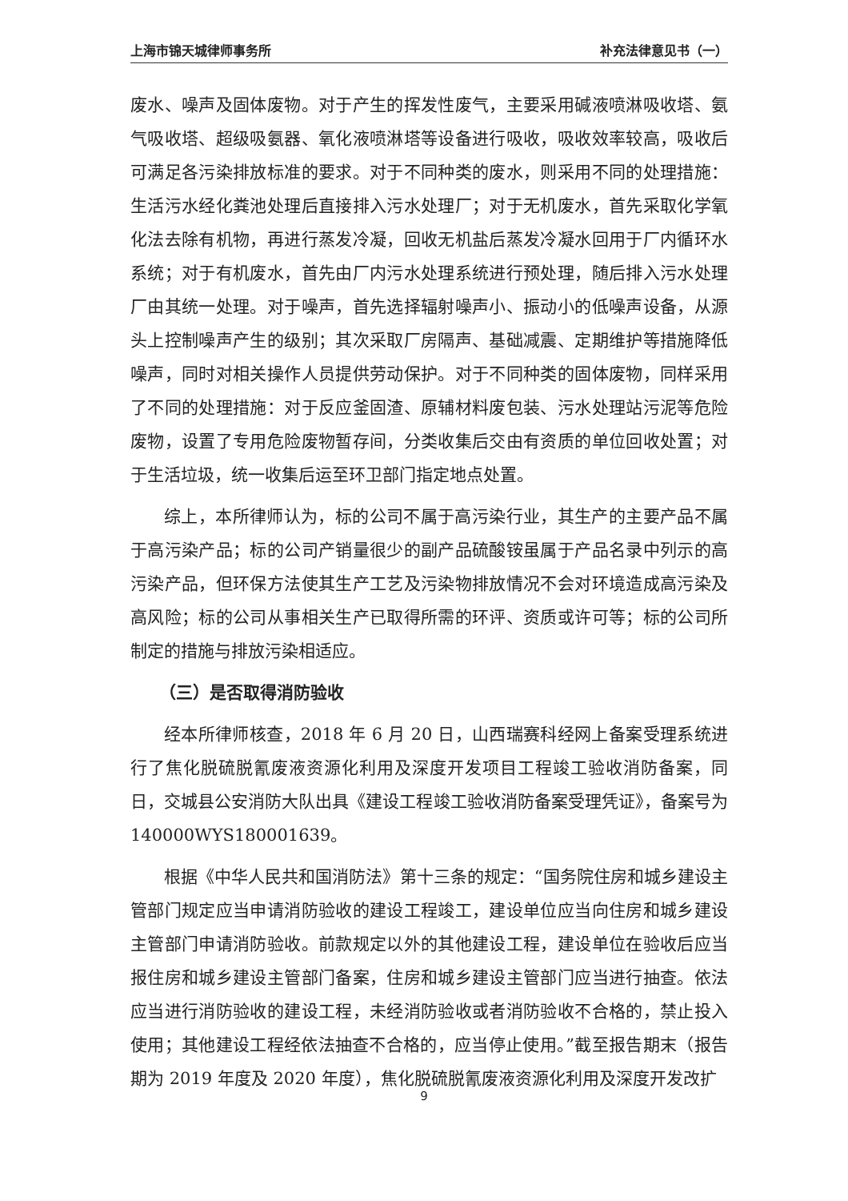上海市锦天城律师事务所 补充法律意见书（一）
废水、噪声及固体废物。对于产生的挥发性废气，主要采用碱液喷淋吸收塔、氨气吸收塔、超级吸氨器、氧化液喷淋塔等设备进行吸收，吸收效率较高，吸收后可满足各污染排放标准的要求。对于不同种类的废水，则采用不同的处理措施：生活污水经化粪池处理后直接排入污水处理厂；对于无机废水，首先采取化学氧化法去除有机物，再进行蒸发冷凝，回收无机盐后蒸发冷凝水回用于厂内循环水系统；对于有机废水，首先由厂内污水处理系统进行预处理，随后排入污水处理厂由其统一处理。对于噪声，首先选择辐射噪声小、振动小的低噪声设备，从源头上控制噪声产生的级别；其次采取厂房隔声、基础减震、定期维护等措施降低噪声，同时对相关操作人员提供劳动保护。对于不同种类的固体废物，同样采用了不同的处理措施：对于反应釜固渣、原辅材料废包装、污水处理站污泥等危险废物，设置了专用危险废物暂存间，分类收集后交由有资质的单位回收处置；对于生活垃圾，统一收集后运至环卫部门指定地点处置。
综上，本所律师认为，标的公司不属于高污染行业，其生产的主要产品不属于高污染产品；标的公司产销量很少的副产品硫酸铵虽属于产品名录中列示的高污染产品，但环保方法使其生产工艺及污染物排放情况不会对环境造成高污染及高风险；标的公司从事相关生产已取得所需的环评、资质或许可等；标的公司所制定的措施与排放污染相适应。
（三）是否取得消防验收
经本所律师核查，2018 年 6 月 20 日，山西瑞赛科经网上备案受理系统进行了焦化脱硫脱氰废液资源化利用及深度开发项目工程竣工验收消防备案，同日，交城县公安消防大队出具《建设工程竣工验收消防备案受理凭证》，备案号为 140000WYS180001639。
根据《中华人民共和国消防法》第十三条的规定：“国务院住房和城乡建设主管部门规定应当申请消防验收的建设工程竣工，建设单位应当向住房和城乡建设主管部门申请消防验收。前款规定以外的其他建设工程，建设单位在验收后应当报住房和城乡建设主管部门备案，住房和城乡建设主管部门应当进行抽查。依法应当进行消防验收的建设工程，未经消防验收或者消防验收不合格的，禁止投入使用；其他建设工程经依法抽查不合格的，应当停止使用。”截至报告期末（报告期为 2019 年度及 2020 年度），焦化脱硫脱氰废液资源化利用及深度开发改扩
9